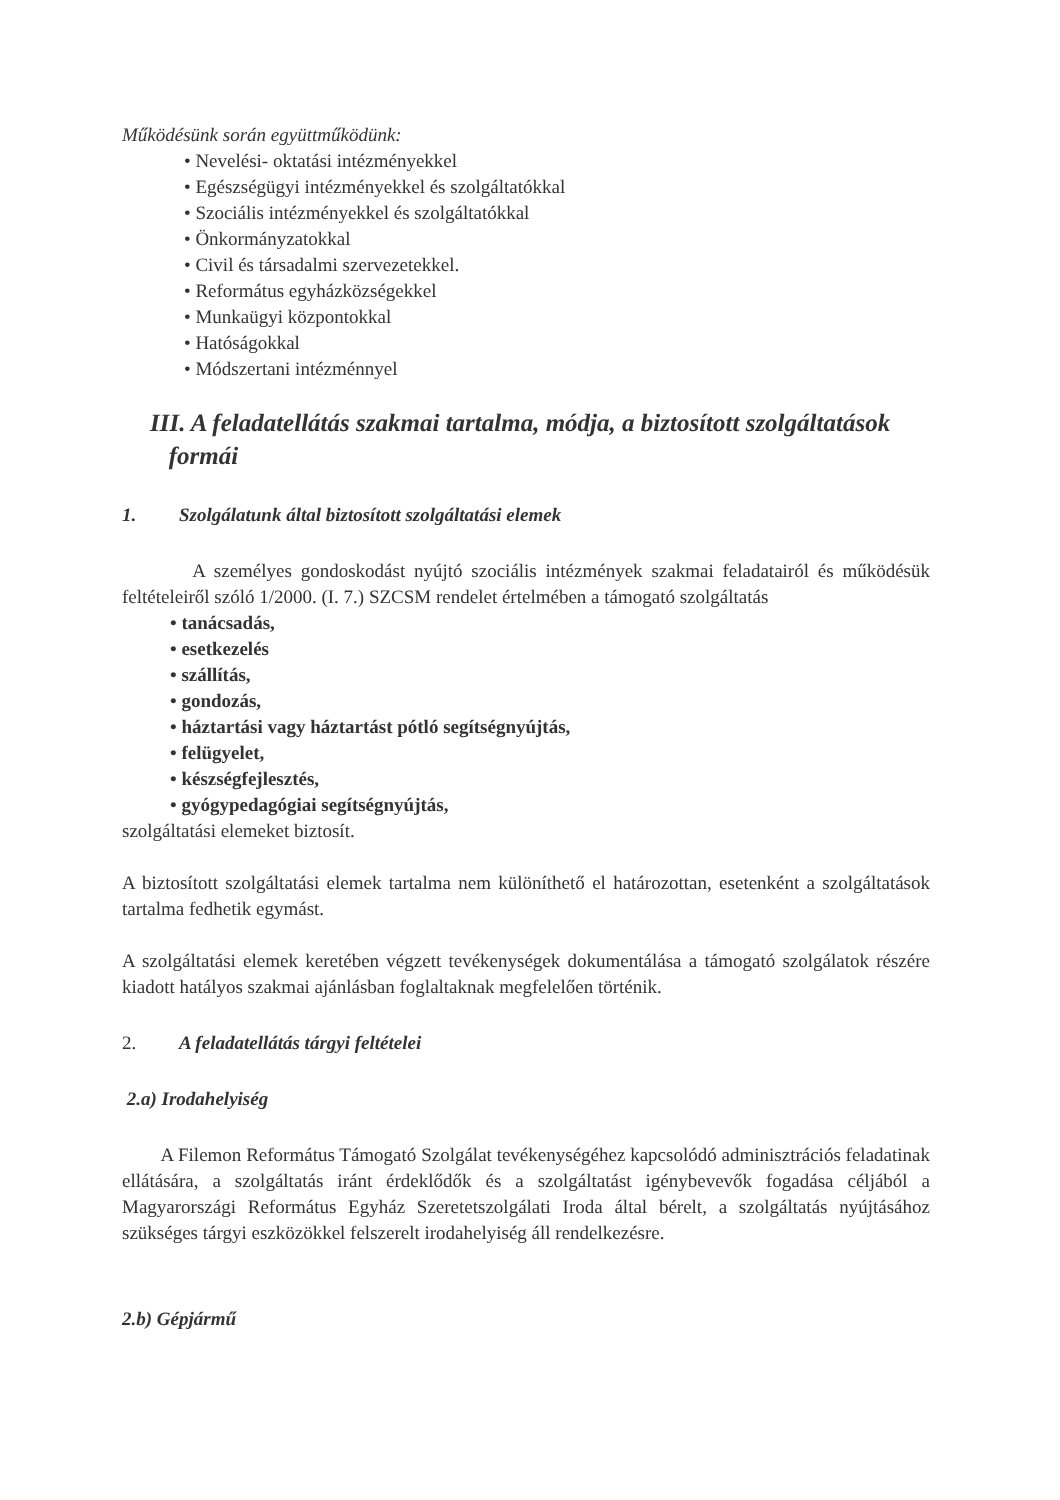Működésünk során együttműködünk:
• Nevelési- oktatási intézményekkel
• Egészségügyi intézményekkel és szolgáltatókkal
• Szociális intézményekkel és szolgáltatókkal
• Önkormányzatokkal
• Civil és társadalmi szervezetekkel.
• Református egyházközségekkel
• Munkaügyi központokkal
• Hatóságokkal
• Módszertani intézménnyel
III. A feladatellátás szakmai tartalma, módja, a biztosított szolgáltatások
formái
1. Szolgálatunk által biztosított szolgáltatási elemek
A személyes gondoskodást nyújtó szociális intézmények szakmai feladatairól és működésük feltételeiről szóló 1/2000. (I. 7.) SZCSM rendelet értelmében a támogató szolgáltatás
• tanácsadás,
• esetkezelés
• szállítás,
• gondozás,
• háztartási vagy háztartást pótló segítségnyújtás,
• felügyelet,
• készségfejlesztés,
• gyógypedagógiai segítségnyújtás,
szolgáltatási elemeket biztosít.
A biztosított szolgáltatási elemek tartalma nem különíthető el határozottan, esetenként a szolgáltatások tartalma fedhetik egymást.
A szolgáltatási elemek keretében végzett tevékenységek dokumentálása a támogató szolgálatok részére kiadott hatályos szakmai ajánlásban foglaltaknak megfelelően történik.
2. A feladatellátás tárgyi feltételei
2.a) Irodahelyiség
A Filemon Református Támogató Szolgálat tevékenységéhez kapcsolódó adminisztrációs feladatinak ellátására, a szolgáltatás iránt érdeklődők és a szolgáltatást igénybevevők fogadása céljából a Magyarországi Református Egyház Szeretetszolgálati Iroda által bérelt, a szolgáltatás nyújtásához szükséges tárgyi eszközökkel felszerelt irodahelyiség áll rendelkezésre.
2.b) Gépjármű